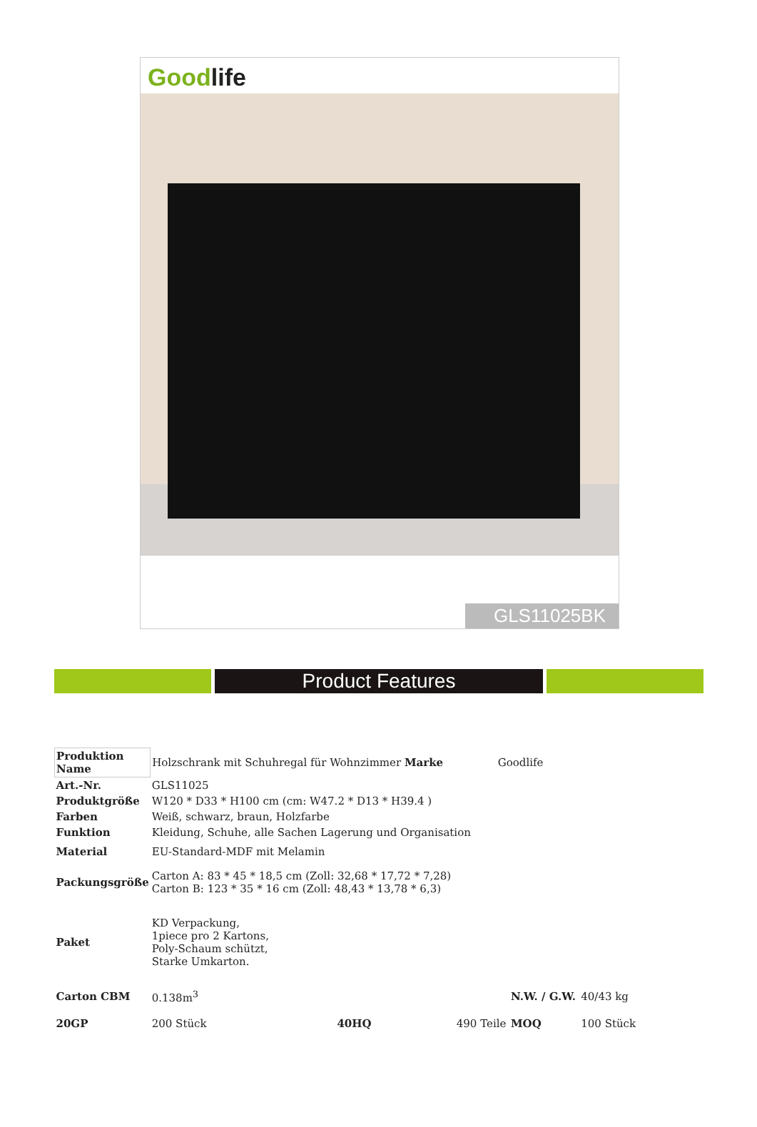Goodlife
GLS11025BK
Product Features
| Produktion Name | Holzschrank mit Schuhregal für Wohnzimmer Marke | | Goodlife | | |
| Art.-Nr. | GLS11025 | | | | |
| Produktgröße | W120 * D33 * H100 cm (cm: W47.2 * D13 * H39.4 ) | | | | |
| Farben | Weiß, schwarz, braun, Holzfarbe | | | | |
| Funktion | Kleidung, Schuhe, alle Sachen Lagerung und Organisation | | | | |
| Material | EU-Standard-MDF mit Melamin | | | | |
| Packungsgröße | Carton A: 83 * 45 * 18,5 cm (Zoll: 32,68 * 17,72 * 7,28) Carton B: 123 * 35 * 16 cm (Zoll: 48,43 * 13,78 * 6,3) | | | | |
| Paket | KD Verpackung, 1piece pro 2 Kartons, Poly-Schaum schützt, Starke Umkarton. | | | | |
| Carton CBM | 0.138m<sup>3</sup> | | | N.W. / G.W. | 40/43 kg |
| 20GP | 200 Stück | 40HQ | 490 Teile | MOQ | 100 Stück |